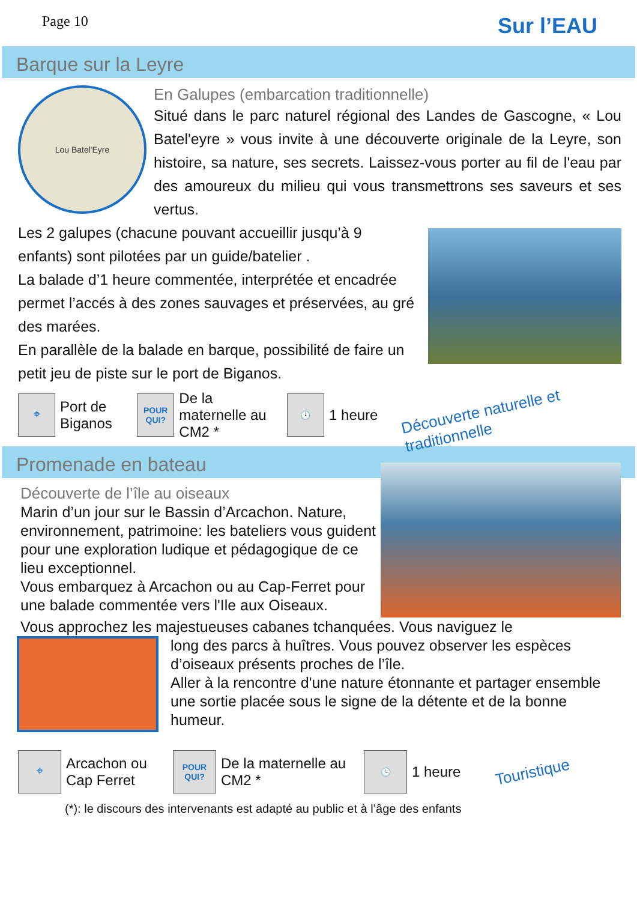Page 10 Sur l’EAU
Barque sur la Leyre
Lou Batel'Eyre
En Galupes (embarcation traditionnelle)
Situé dans le parc naturel régional des Landes de Gascogne, « Lou Batel'eyre » vous invite à une découverte originale de la Leyre, son histoire, sa nature, ses secrets. Laissez-vous porter au fil de l'eau par des amoureux du milieu qui vous transmettrons ses saveurs et ses vertus.
Les 2 galupes (chacune pouvant accueillir jusqu’à 9 enfants) sont pilotées par un guide/batelier .
La balade d’1 heure commentée, interprétée et encadrée permet l’accés à des zones sauvages et préservées, au gré des marées.
En parallèle de la balade en barque, possibilité de faire un petit jeu de piste sur le port de Biganos.
⌖
Port de Biganos
POUR QUI?
De la maternelle au CM2 *
🕓
1 heure Découverte naturelle et traditionnelle
Promenade en bateau
Découverte de l’île au oiseaux
Marin d’un jour sur le Bassin d’Arcachon. Nature, environnement, patrimoine: les bateliers vous guident pour une exploration ludique et pédagogique de ce lieu exceptionnel.
Vous embarquez à Arcachon ou au Cap-Ferret pour une balade commentée vers l'Ile aux Oiseaux.
Vous approchez les majestueuses cabanes tchanquées. Vous naviguez le
long des parcs à huîtres. Vous pouvez observer les espèces d’oiseaux présents proches de l’île.
Aller à la rencontre d'une nature étonnante et partager ensemble une sortie placée sous le signe de la détente et de la bonne humeur.
⌖
Arcachon ou Cap Ferret
POUR QUI?
De la maternelle au CM2 *
🕓
1 heure Touristique
(*): le discours des intervenants est adapté au public et à l’âge des enfants